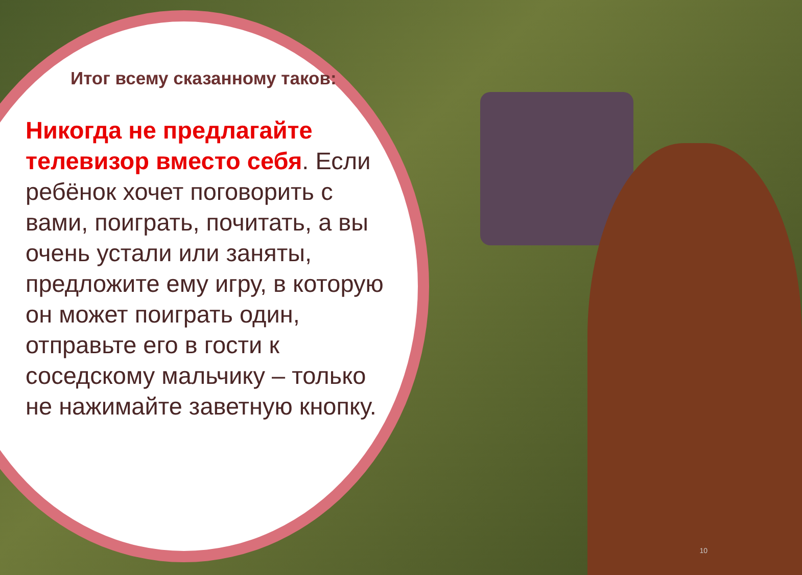Итог всему сказанному таков:
Никогда не предлагайте телевизор вместо себя. Если ребёнок хочет поговорить с вами, поиграть, почитать, а вы очень устали или заняты, предложите ему игру, в которую он может поиграть один, отправьте его в гости к соседскому мальчику – только не нажимайте заветную кнопку.
10